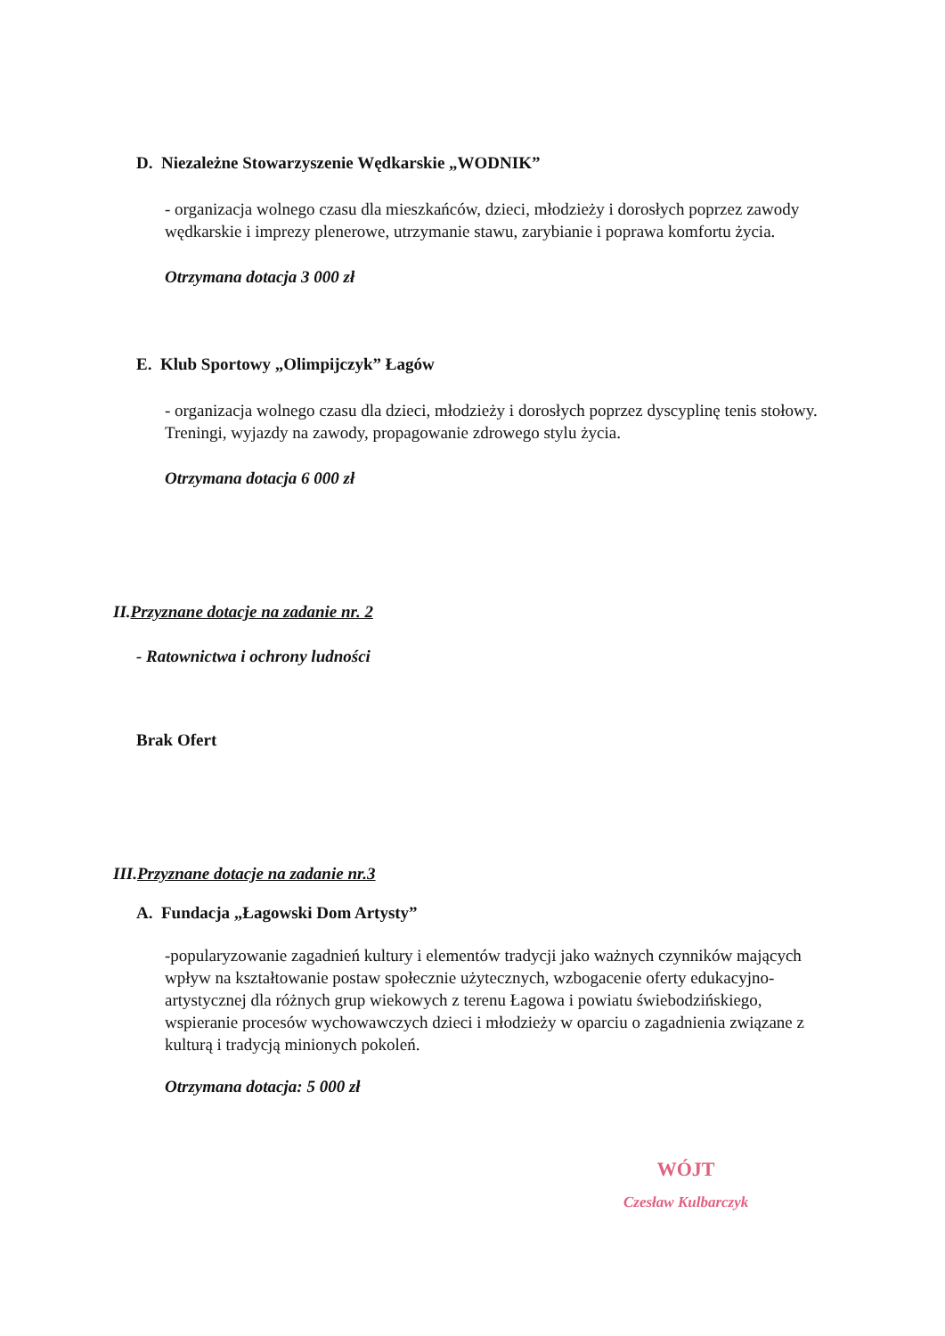D. Niezależne Stowarzyszenie Wędkarskie „WODNIK”
- organizacja wolnego czasu dla mieszkańców, dzieci, młodzieży i dorosłych poprzez zawody wędkarskie i imprezy plenerowe, utrzymanie stawu, zarybianie i poprawa komfortu życia.
Otrzymana dotacja 3 000 zł
E. Klub Sportowy „Olimpijczyk” Łagów
- organizacja wolnego czasu dla dzieci, młodzieży i dorosłych poprzez dyscyplinę tenis stołowy. Treningi, wyjazdy na zawody, propagowanie zdrowego stylu życia.
Otrzymana dotacja 6 000 zł
II.Przyznane dotacje na zadanie nr. 2
- Ratownictwa i ochrony ludności
Brak Ofert
III.Przyznane dotacje na zadanie nr.3
A. Fundacja „Łagowski Dom Artysty”
-popularyzowanie zagadnień kultury i elementów tradycji jako ważnych czynników mających wpływ na kształtowanie postaw społecznie użytecznych, wzbogacenie oferty edukacyjno-artystycznej dla różnych grup wiekowych z terenu Łagowa i powiatu świebodzińskiego, wspieranie procesów wychowawczych dzieci i młodzieży w oparciu o zagadnienia związane z kulturą i tradycją minionych pokoleń.
Otrzymana dotacja: 5 000 zł
WÓJT
Czesław Kulbarczyk